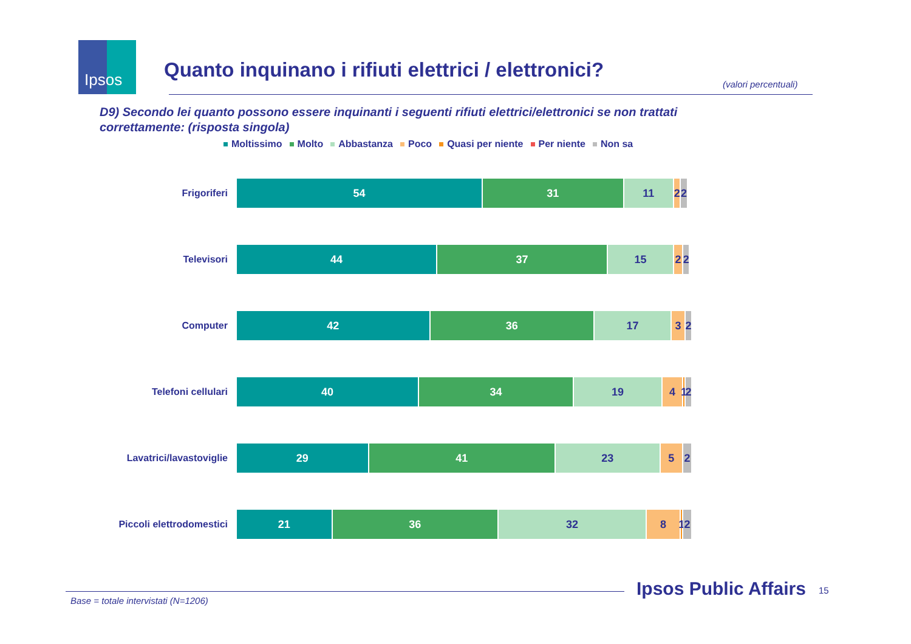Ipsos
Quanto inquinano i rifiuti elettrici / elettronici?
(valori percentuali)
D9) Secondo lei quanto possono essere inquinanti i seguenti rifiuti elettrici/elettronici se non trattati correttamente: (risposta singola)
Moltissimo Molto Abbastanza Poco Quasi per niente Per niente Non sa
Frigoriferi
54 31 11 2 2
Televisori
44 37 15 2 2
Computer
42 36 17 3 2
Telefoni cellulari
40 34 19 4 1 2
Lavatrici/lavastoviglie
29 41 23 5 2
Piccoli elettrodomestici
21 36 32 8 1 2
Base = totale intervistati (N=1206)
Ipsos Public Affairs 15